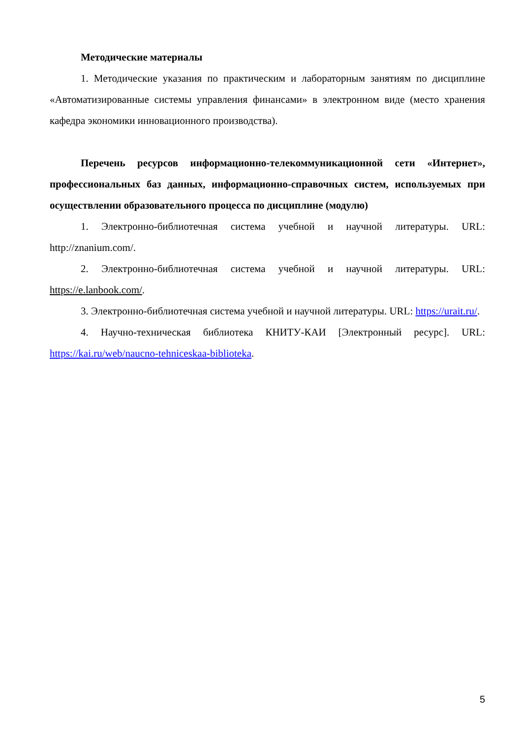Методические материалы
1. Методические указания по практическим и лабораторным занятиям по дисциплине «Автоматизированные системы управления финансами» в электронном виде (место хранения кафедра экономики инновационного производства).
Перечень ресурсов информационно-телекоммуникационной сети «Интернет», профессиональных баз данных, информационно-справочных систем, используемых при осуществлении образовательного процесса по дисциплине (модулю)
1. Электронно-библиотечная система учебной и научной литературы. URL: http://znanium.com/.
2. Электронно-библиотечная система учебной и научной литературы. URL: https://e.lanbook.com/.
3. Электронно-библиотечная система учебной и научной литературы. URL: https://urait.ru/.
4. Научно-техническая библиотека КНИТУ-КАИ [Электронный ресурс]. URL: https://kai.ru/web/naucno-tehniceskaa-biblioteka.
5